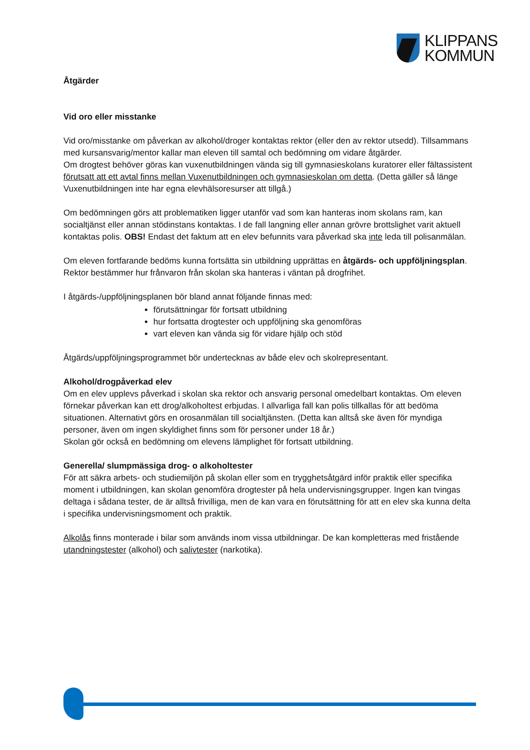KLIPPANS
KOMMUN
Åtgärder
Vid oro eller misstanke
Vid oro/misstanke om påverkan av alkohol/droger kontaktas rektor (eller den av rektor utsedd). Tillsammans med kursansvarig/mentor kallar man eleven till samtal och bedömning om vidare åtgärder.
Om drogtest behöver göras kan vuxenutbildningen vända sig till gymnasieskolans kuratorer eller fältassistent förutsatt att ett avtal finns mellan Vuxenutbildningen och gymnasieskolan om detta. (Detta gäller så länge Vuxenutbildningen inte har egna elevhälsoresurser att tillgå.)
Om bedömningen görs att problematiken ligger utanför vad som kan hanteras inom skolans ram, kan socialtjänst eller annan stödinstans kontaktas. I de fall langning eller annan grövre brottslighet varit aktuell kontaktas polis. OBS! Endast det faktum att en elev befunnits vara påverkad ska inte leda till polisanmälan.
Om eleven fortfarande bedöms kunna fortsätta sin utbildning upprättas en åtgärds- och uppföljningsplan. Rektor bestämmer hur frånvaron från skolan ska hanteras i väntan på drogfrihet.
I åtgärds-/uppföljningsplanen bör bland annat följande finnas med:
förutsättningar för fortsatt utbildning
hur fortsatta drogtester och uppföljning ska genomföras
vart eleven kan vända sig för vidare hjälp och stöd
Åtgärds/uppföljningsprogrammet bör undertecknas av både elev och skolrepresentant.
Alkohol/drogpåverkad elev
Om en elev upplevs påverkad i skolan ska rektor och ansvarig personal omedelbart kontaktas. Om eleven förnekar påverkan kan ett drog/alkoholtest erbjudas. I allvarliga fall kan polis tillkallas för att bedöma situationen. Alternativt görs en orosanmälan till socialtjänsten. (Detta kan alltså ske även för myndiga personer, även om ingen skyldighet finns som för personer under 18 år.)
Skolan gör också en bedömning om elevens lämplighet för fortsatt utbildning.
Generella/ slumpmässiga drog- o alkoholtester
För att säkra arbets- och studiemiljön på skolan eller som en trygghetsåtgärd inför praktik eller specifika moment i utbildningen, kan skolan genomföra drogtester på hela undervisningsgrupper. Ingen kan tvingas deltaga i sådana tester, de är alltså frivilliga, men de kan vara en förutsättning för att en elev ska kunna delta i specifika undervisningsmoment och praktik.
Alkolås finns monterade i bilar som används inom vissa utbildningar. De kan kompletteras med fristående utandningstester (alkohol) och salivtester (narkotika).